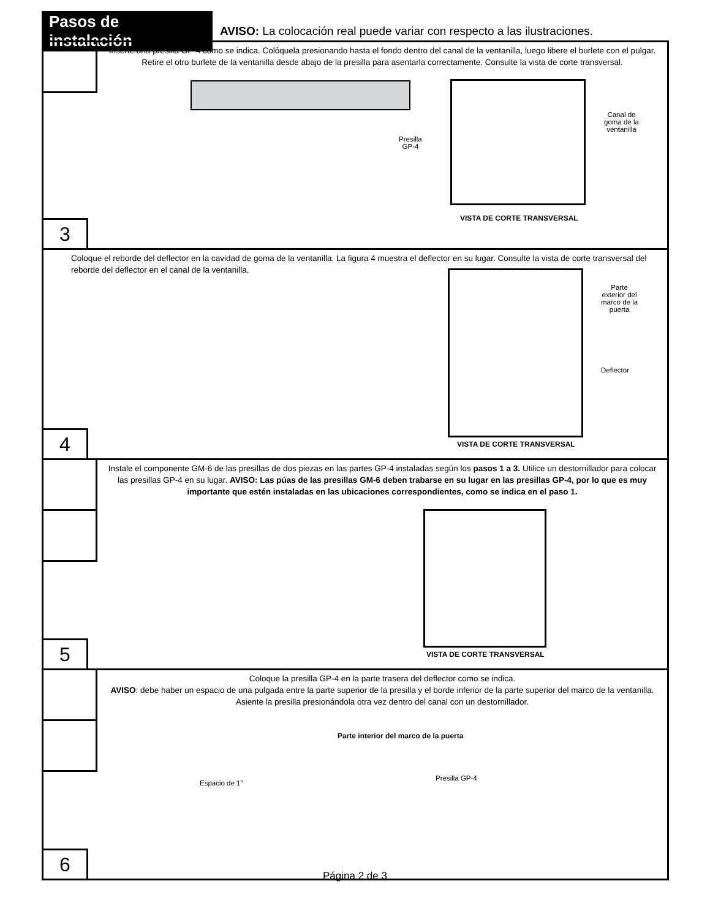Pasos de instalación
AVISO: La colocación real puede variar con respecto a las ilustraciones.
Inserte una presilla GP-4 como se indica. Colóquela presionando hasta el fondo dentro del canal de la ventanilla, luego libere el burlete con el pulgar. Retire el otro burlete de la ventanilla desde abajo de la presilla para asentarla correctamente. Consulte la vista de corte transversal.
Presilla
GP-4
Canal de
goma de la
ventanilla
VISTA DE CORTE TRANSVERSAL
3
Coloque el reborde del deflector en la cavidad de goma de la ventanilla. La figura 4 muestra el deflector en su lugar. Consulte la vista de corte transversal del reborde del deflector en el canal de la ventanilla.
Parte
exterior del
marco de la
puerta
Deflector
VISTA DE CORTE TRANSVERSAL
4
Instale el componente GM-6 de las presillas de dos piezas en las partes GP-4 instaladas según los pasos 1 a 3. Utilice un destornillador para colocar las presillas GP-4 en su lugar. AVISO: Las púas de las presillas GM-6 deben trabarse en su lugar en las presillas GP-4, por lo que es muy importante que estén instaladas en las ubicaciones correspondientes, como se indica en el paso 1.
VISTA DE CORTE TRANSVERSAL
5
Coloque la presilla GP-4 en la parte trasera del deflector como se indica.
AVISO: debe haber un espacio de una pulgada entre la parte superior de la presilla y el borde inferior de la parte superior del marco de la ventanilla. Asiente la presilla presionándola otra vez dentro del canal con un destornillador.
Parte interior del marco de la puerta
Espacio de 1”
Presilla GP-4
6
Página 2 de 3